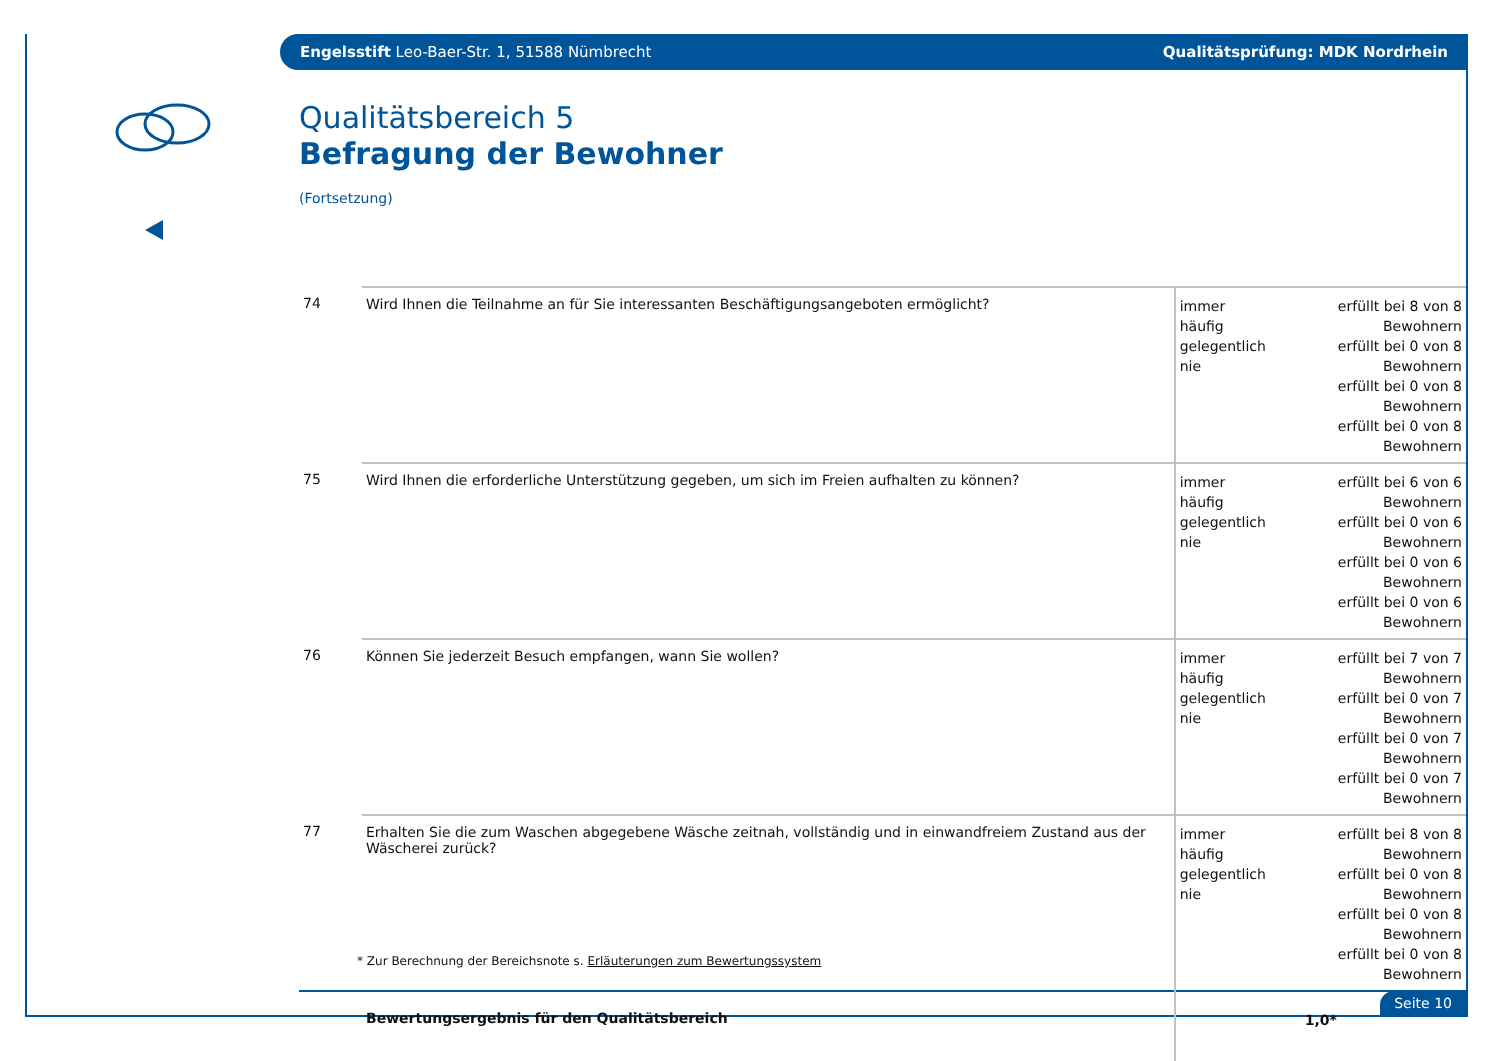Engelsstift Leo-Baer-Str. 1, 51588 Nümbrecht Qualitätsprüfung: MDK Nordrhein
Qualitätsbereich 5
Befragung der Bewohner
(Fortsetzung)
| 74 | Wird Ihnen die Teilnahme an für Sie interessanten Beschäftigungsangeboten ermöglicht? | immer häufig gelegentlich nie | erfüllt bei 8 von 8 Bewohnern erfüllt bei 0 von 8 Bewohnern erfüllt bei 0 von 8 Bewohnern erfüllt bei 0 von 8 Bewohnern |
| 75 | Wird Ihnen die erforderliche Unterstützung gegeben, um sich im Freien aufhalten zu können? | immer häufig gelegentlich nie | erfüllt bei 6 von 6 Bewohnern erfüllt bei 0 von 6 Bewohnern erfüllt bei 0 von 6 Bewohnern erfüllt bei 0 von 6 Bewohnern |
| 76 | Können Sie jederzeit Besuch empfangen, wann Sie wollen? | immer häufig gelegentlich nie | erfüllt bei 7 von 7 Bewohnern erfüllt bei 0 von 7 Bewohnern erfüllt bei 0 von 7 Bewohnern erfüllt bei 0 von 7 Bewohnern |
| 77 | Erhalten Sie die zum Waschen abgegebene Wäsche zeitnah, vollständig und in einwandfreiem Zustand aus der Wäscherei zurück? | immer häufig gelegentlich nie | erfüllt bei 8 von 8 Bewohnern erfüllt bei 0 von 8 Bewohnern erfüllt bei 0 von 8 Bewohnern erfüllt bei 0 von 8 Bewohnern |
| | Bewertungsergebnis für den Qualitätsbereich | 1,0* | |
* Zur Berechnung der Bereichsnote s. Erläuterungen zum Bewertungssystem
Seite 10